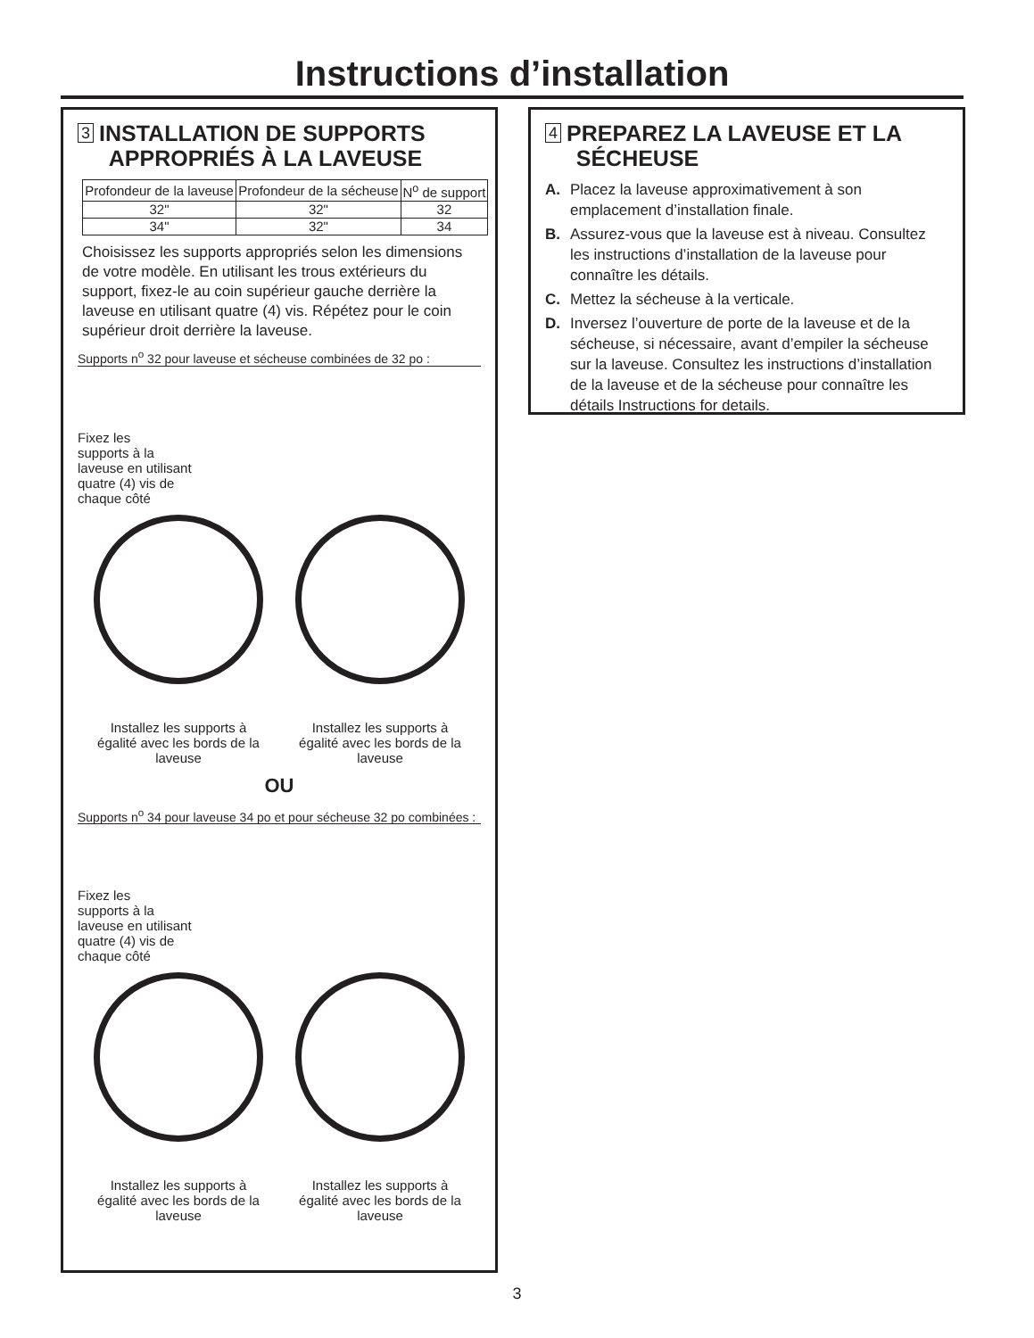Instructions d’installation
3 INSTALLATION DE SUPPORTS
APPROPRIÉS À LA LAVEUSE
| Profondeur de la laveuse | Profondeur de la sécheuse | N<sup>o</sup> de support |
| --- | --- | --- |
| 32" | 32" | 32 |
| 34" | 32" | 34 |
Choisissez les supports appropriés selon les dimensions de votre modèle. En utilisant les trous extérieurs du support, fixez-le au coin supérieur gauche derrière la laveuse en utilisant quatre (4) vis. Répétez pour le coin supérieur droit derrière la laveuse.
Supports n<sup>o</sup> 32 pour laveuse et sécheuse combinées de 32 po :
Fixez les
supports à la
laveuse en utilisant
quatre (4) vis de
chaque côté
Installez les supports à égalité avec les bords de la laveuse
Installez les supports à égalité avec les bords de la laveuse
OU
Supports n<sup>o</sup> 34 pour laveuse 34 po et pour sécheuse 32 po combinées :
Fixez les
supports à la
laveuse en utilisant
quatre (4) vis de
chaque côté
Installez les supports à égalité avec les bords de la laveuse
Installez les supports à égalité avec les bords de la laveuse
4 PREPAREZ LA LAVEUSE ET LA
SÉCHEUSE
A. Placez la laveuse approximativement à son emplacement d’installation finale.
B. Assurez-vous que la laveuse est à niveau. Consultez les instructions d’installation de la laveuse pour connaître les détails.
C. Mettez la sécheuse à la verticale.
D. Inversez l’ouverture de porte de la laveuse et de la sécheuse, si nécessaire, avant d’empiler la sécheuse sur la laveuse. Consultez les instructions d’installation de la laveuse et de la sécheuse pour connaître les détails Instructions for details.
3